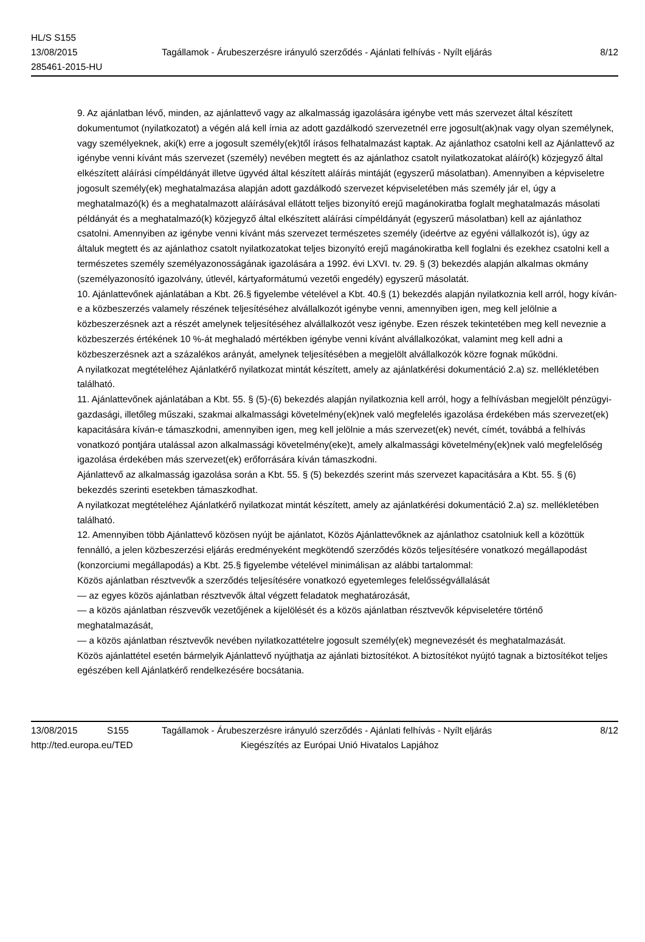HL/S S155
13/08/2015 Tagállamok - Árubeszerzésre irányuló szerződés - Ajánlati felhívás - Nyílt eljárás 8/12
285461-2015-HU
9. Az ajánlatban lévő, minden, az ajánlattevő vagy az alkalmasság igazolására igénybe vett más szervezet által készített dokumentumot (nyilatkozatot) a végén alá kell írnia az adott gazdálkodó szervezetnél erre jogosult(ak)nak vagy olyan személynek, vagy személyeknek, aki(k) erre a jogosult személy(ek)től írásos felhatalmazást kaptak. Az ajánlathoz csatolni kell az Ajánlattevő az igénybe venni kívánt más szervezet (személy) nevében megtett és az ajánlathoz csatolt nyilatkozatokat aláíró(k) közjegyző által elkészített aláírási címpéldányát illetve ügyvéd által készített aláírás mintáját (egyszerű másolatban). Amennyiben a képviseletre jogosult személy(ek) meghatalmazása alapján adott gazdálkodó szervezet képviseletében más személy jár el, úgy a meghatalmazó(k) és a meghatalmazott aláírásával ellátott teljes bizonyító erejű magánokiratba foglalt meghatalmazás másolati példányát és a meghatalmazó(k) közjegyző által elkészített aláírási címpéldányát (egyszerű másolatban) kell az ajánlathoz csatolni. Amennyiben az igénybe venni kívánt más szervezet természetes személy (ideértve az egyéni vállalkozót is), úgy az általuk megtett és az ajánlathoz csatolt nyilatkozatokat teljes bizonyító erejű magánokiratba kell foglalni és ezekhez csatolni kell a természetes személy személyazonosságának igazolására a 1992. évi LXVI. tv. 29. § (3) bekezdés alapján alkalmas okmány (személyazonosító igazolvány, útlevél, kártyaformátumú vezetői engedély) egyszerű másolatát.
10. Ajánlattevőnek ajánlatában a Kbt. 26.§ figyelembe vételével a Kbt. 40.§ (1) bekezdés alapján nyilatkoznia kell arról, hogy kíván-e a közbeszerzés valamely részének teljesítéséhez alvállalkozót igénybe venni, amennyiben igen, meg kell jelölnie a közbeszerzésnek azt a részét amelynek teljesítéséhez alvállalkozót vesz igénybe. Ezen részek tekintetében meg kell neveznie a közbeszerzés értékének 10 %-át meghaladó mértékben igénybe venni kívánt alvállalkozókat, valamint meg kell adni a közbeszerzésnek azt a százalékos arányát, amelynek teljesítésében a megjelölt alvállalkozók közre fognak működni.
A nyilatkozat megtételéhez Ajánlatkérő nyilatkozat mintát készített, amely az ajánlatkérési dokumentáció 2.a) sz. mellékletében található.
11. Ajánlattevőnek ajánlatában a Kbt. 55. § (5)-(6) bekezdés alapján nyilatkoznia kell arról, hogy a felhívásban megjelölt pénzügyi-gazdasági, illetőleg műszaki, szakmai alkalmassági követelmény(ek)nek való megfelelés igazolása érdekében más szervezet(ek) kapacitására kíván-e támaszkodni, amennyiben igen, meg kell jelölnie a más szervezet(ek) nevét, címét, továbbá a felhívás vonatkozó pontjára utalással azon alkalmassági követelmény(eke)t, amely alkalmassági követelmény(ek)nek való megfelelőség igazolása érdekében más szervezet(ek) erőforrására kíván támaszkodni.
Ajánlattevő az alkalmasság igazolása során a Kbt. 55. § (5) bekezdés szerint más szervezet kapacitására a Kbt. 55. § (6) bekezdés szerinti esetekben támaszkodhat.
A nyilatkozat megtételéhez Ajánlatkérő nyilatkozat mintát készített, amely az ajánlatkérési dokumentáció 2.a) sz. mellékletében található.
12. Amennyiben több Ajánlattevő közösen nyújt be ajánlatot, Közös Ajánlattevőknek az ajánlathoz csatolniuk kell a közöttük fennálló, a jelen közbeszerzési eljárás eredményeként megkötendő szerződés közös teljesítésére vonatkozó megállapodást (konzorciumi megállapodás) a Kbt. 25.§ figyelembe vételével minimálisan az alábbi tartalommal:
Közös ajánlatban résztvevők a szerződés teljesítésére vonatkozó egyetemleges felelősségvállalását
— az egyes közös ajánlatban résztvevők által végzett feladatok meghatározását,
— a közös ajánlatban részvevők vezetőjének a kijelölését és a közös ajánlatban résztvevők képviseletére történő meghatalmazását,
— a közös ajánlatban résztvevők nevében nyilatkozattételre jogosult személy(ek) megnevezését és meghatalmazását.
Közös ajánlattétel esetén bármelyik Ajánlattevő nyújthatja az ajánlati biztosítékot. A biztosítékot nyújtó tagnak a biztosítékot teljes egészében kell Ajánlatkérő rendelkezésére bocsátania.
13/08/2015 S155 Tagállamok - Árubeszerzésre irányuló szerződés - Ajánlati felhívás - Nyílt eljárás 8/12
http://ted.europa.eu/TED Kiegészítés az Európai Unió Hivatalos Lapjához